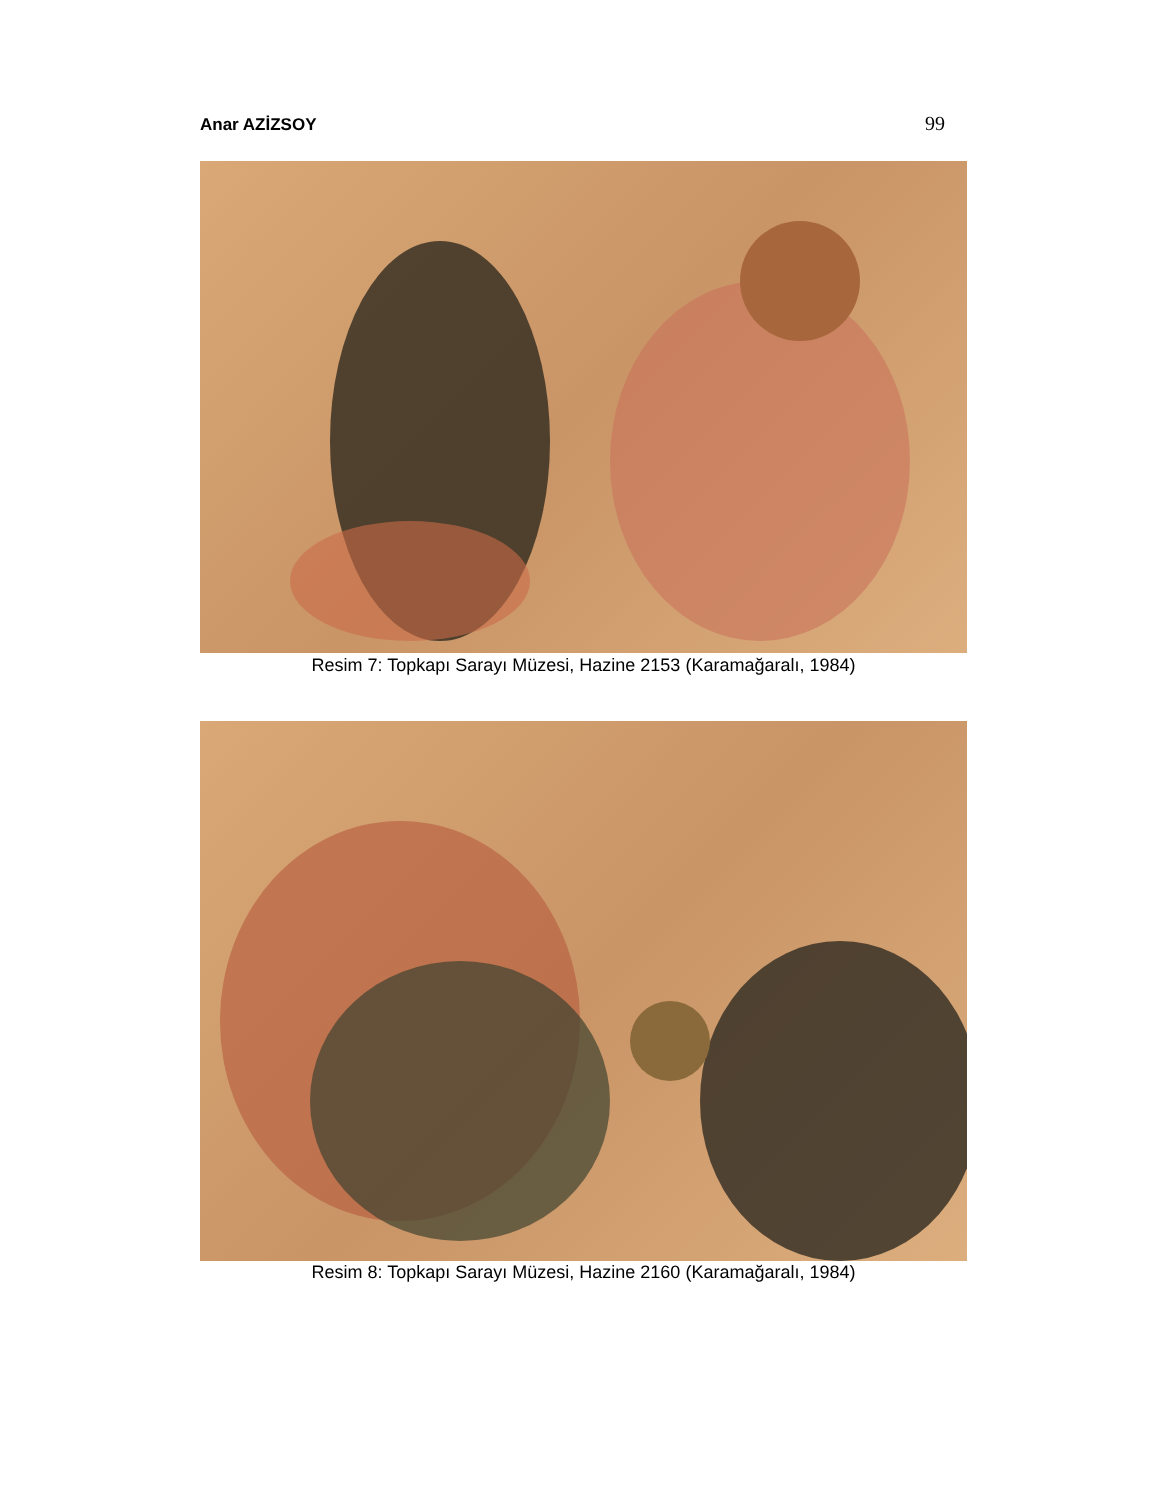Anar AZİZSOY 99
Resim 7: Topkapı Sarayı Müzesi, Hazine 2153 (Karamağaralı, 1984)
Resim 8: Topkapı Sarayı Müzesi, Hazine 2160 (Karamağaralı, 1984)